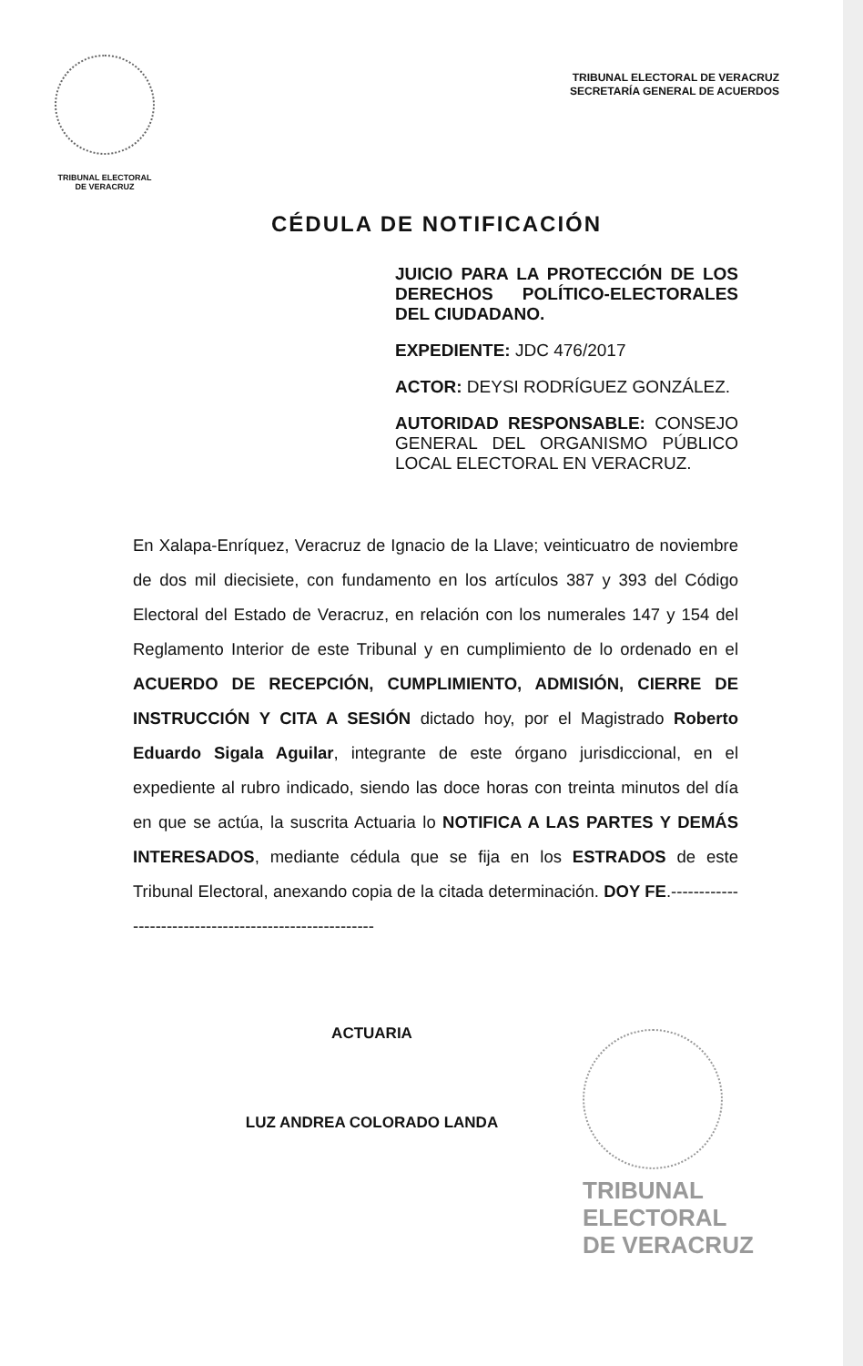TRIBUNAL ELECTORAL
DE VERACRUZ
TRIBUNAL ELECTORAL DE VERACRUZ
SECRETARÍA GENERAL DE ACUERDOS
CÉDULA DE NOTIFICACIÓN
JUICIO PARA LA PROTECCIÓN DE LOS DERECHOS POLÍTICO-ELECTORALES DEL CIUDADANO.
EXPEDIENTE: JDC 476/2017
ACTOR: DEYSI RODRÍGUEZ GONZÁLEZ.
AUTORIDAD RESPONSABLE: CONSEJO GENERAL DEL ORGANISMO PÚBLICO LOCAL ELECTORAL EN VERACRUZ.
En Xalapa-Enríquez, Veracruz de Ignacio de la Llave; veinticuatro de noviembre de dos mil diecisiete, con fundamento en los artículos 387 y 393 del Código Electoral del Estado de Veracruz, en relación con los numerales 147 y 154 del Reglamento Interior de este Tribunal y en cumplimiento de lo ordenado en el ACUERDO DE RECEPCIÓN, CUMPLIMIENTO, ADMISIÓN, CIERRE DE INSTRUCCIÓN Y CITA A SESIÓN dictado hoy, por el Magistrado Roberto Eduardo Sigala Aguilar, integrante de este órgano jurisdiccional, en el expediente al rubro indicado, siendo las doce horas con treinta minutos del día en que se actúa, la suscrita Actuaria lo NOTIFICA A LAS PARTES Y DEMÁS INTERESADOS, mediante cédula que se fija en los ESTRADOS de este Tribunal Electoral, anexando copia de la citada determinación. DOY FE.-------------------------------------------------------
ACTUARIA
LUZ ANDREA COLORADO LANDA
TRIBUNAL
ELECTORAL
DE VERACRUZ